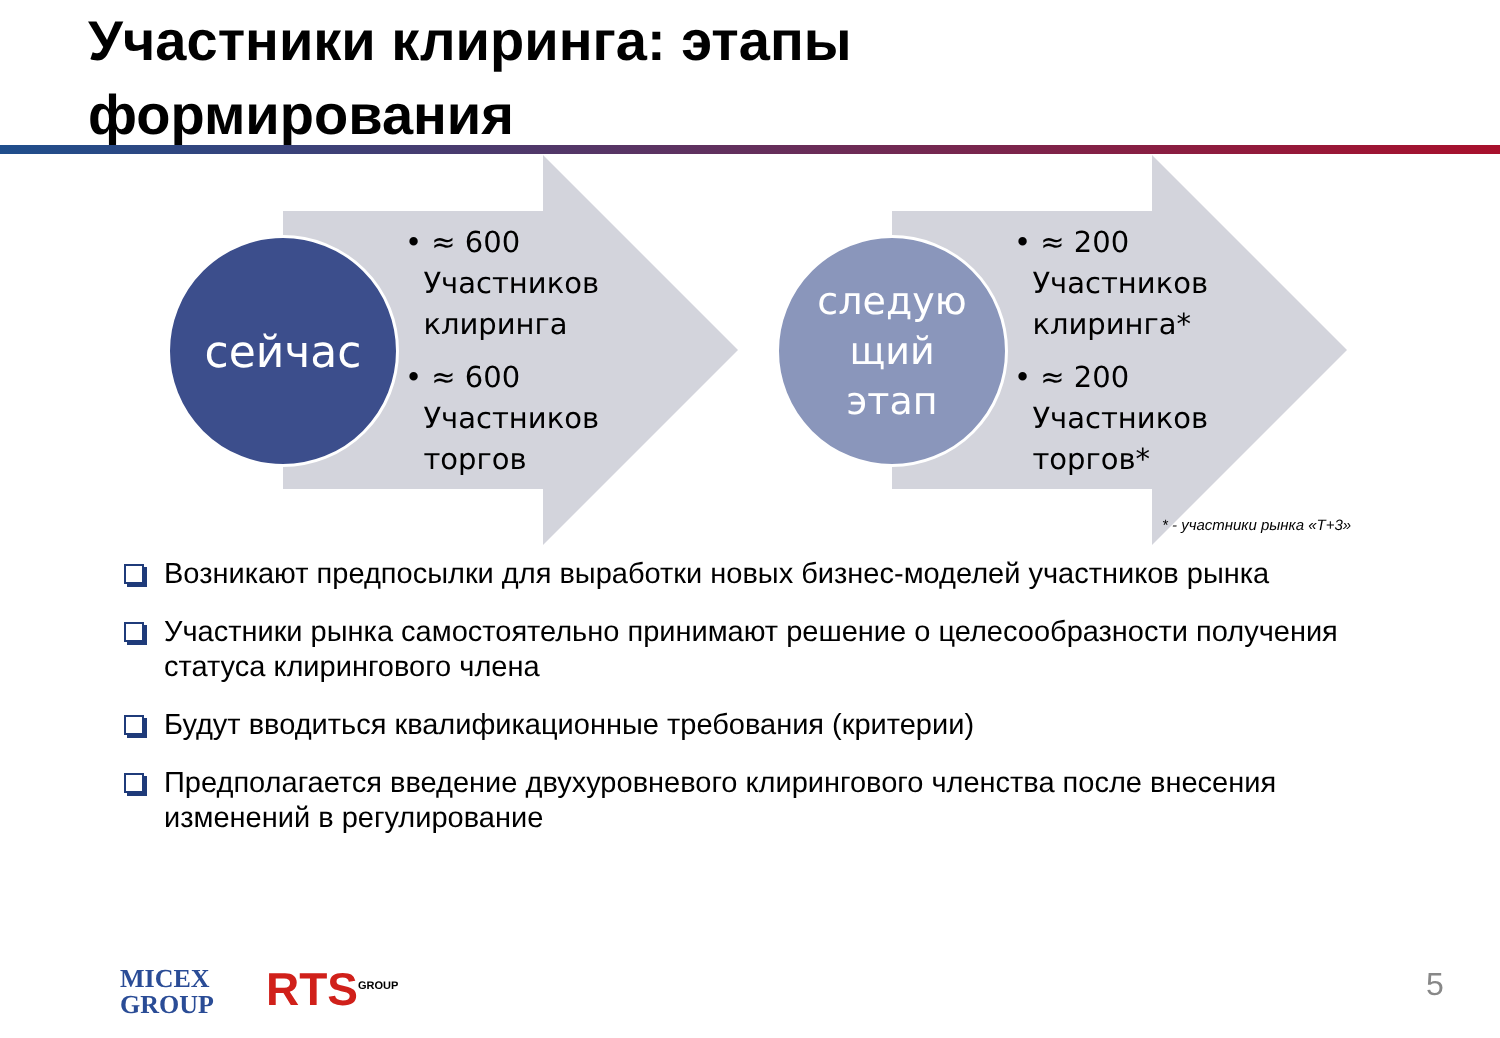Участники клиринга: этапы
формирования
сейчас
следую
щий
этап
• ≈ 600
Участников
клиринга
• ≈ 600
Участников
торгов
• ≈ 200
Участников
клиринга*
• ≈ 200
Участников
торгов*
* - участники рынка «Т+3»
Возникают предпосылки для выработки новых бизнес-моделей участников рынка
Участники рынка самостоятельно принимают решение о целесообразности получения статуса клирингового члена
Будут вводиться квалификационные требования (критерии)
Предполагается введение двухуровневого клирингового членства после внесения изменений в регулирование
MICEX
GROUP
RTS<sup>GROUP</sup> 5